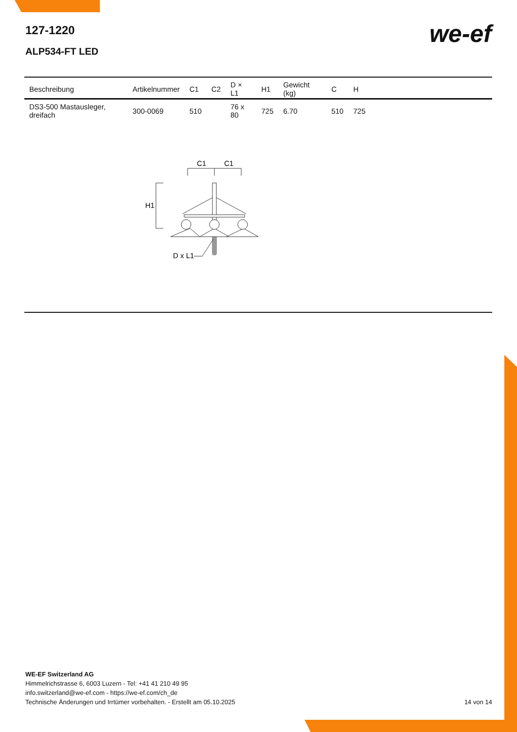127-1220
ALP534-FT LED
we-ef
| Beschreibung | Artikelnummer | C1 | C2 | D × L1 | H1 | Gewicht (kg) | C | H | |
| --- | --- | --- | --- | --- | --- | --- | --- | --- | --- |
| DS3-500 Mastausleger, dreifach | 300-0069 | 510 | | 76 x 80 | 725 | 6.70 | 510 | 725 | |
C1
C1
H1
D x L1
WE-EF Switzerland AG
Himmelrichstrasse 6, 6003 Luzern - Tel: +41 41 210 49 95
info.switzerland@we-ef.com - https://we-ef.com/ch_de
Technische Änderungen und Irrtümer vorbehalten. - Erstellt am 05.10.2025 14 von 14